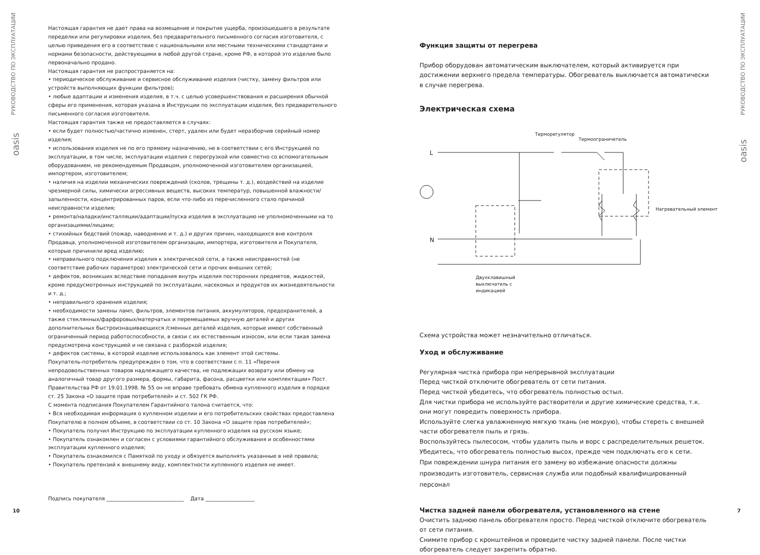РУКОВОДСТВО ПО ЭКСПЛУАТАЦИИ
oasis
РУКОВОДСТВО ПО ЭКСПЛУАТАЦИИ
oasis
Настоящая гарантия не дает права на возмещение и покрытие ущерба, произошедшего в результате переделки или регулировки изделия, без предварительного письменного согласия изготовителя, с целью приведения его в соответствие с национальными или местными техническими стандартами и нормами безопасности, действующими в любой другой стране, кроме РФ, в которой это изделие было первоначально продано.
Настоящая гарантия не распространяется на:
• периодическое обслуживание и сервисное обслуживание изделия (чистку, замену фильтров или устройств выполняющих функции фильтров);
• любые адаптации и изменения изделия, в т.ч. с целью усовершенствования и расширения обычной сферы его применения, которая указана в Инструкции по эксплуатации изделия, без предварительного письменного согласия изготовителя.
Настоящая гарантия также не предоставляется в случаях:
• если будет полностью/частично изменен, стерт, удален или будет неразборчив серийный номер изделия;
• использования изделия не по его прямому назначению, не в соответствии с его Инструкцией по эксплуатации, в том числе, эксплуатации изделия с перегрузкой или совместно со вспомогательным оборудованием, не рекомендуемым Продавцом, уполномоченной изготовителем организацией, импортером, изготовителем;
• наличия на изделии механических повреждений (сколов, трещины т. д.), воздействий на изделие чрезмерной силы, химически агрессивных веществ, высоких температур, повышенной влажности/запыленности, концентрированных паров, если что-либо из перечисленного стало причиной неисправности изделия;
• ремонта/наладки/инсталляции/адаптации/пуска изделия в эксплуатацию не уполномоченными на то организациями/лицами;
• стихийных бедствий (пожар, наводнение и т. д.) и других причин, находящихся вне контроля Продавца, уполномоченной изготовителем организации, импортера, изготовителя и Покупателя, которые причинили вред изделию;
• неправильного подключения изделия к электрической сети, а также неисправностей (не соответствие рабочих параметров) электрической сети и прочих внешних сетей;
• дефектов, возникших вследствие попадания внутрь изделия посторонних предметов, жидкостей, кроме предусмотренных инструкцией по эксплуатации, насекомых и продуктов их жизнедеятельности и т. д.;
• неправильного хранения изделия;
• необходимости замены ламп, фильтров, элементов питания, аккумуляторов, предохранителей, а также стеклянных/фарфоровых/матерчатых и перемещаемых вручную деталей и других дополнительных быстроизнашивающихся /сменных деталей изделия, которые имеют собственный ограниченный период работоспособности, в связи с их естественным износом, или если такая замена предусмотрена конструкцией и не связана с разборкой изделия;
• дефектов системы, в которой изделие использовалось как элемент этой системы.
Покупатель-потребитель предупрежден о том, что в соответствии с п. 11 «Перечня непродовольственных товаров надлежащего качества, не подлежащих возврату или обмену на аналогичный товар другого размера, формы, габарита, фасона, расцветки или комплектации» Пост. Правительства РФ от 19.01.1998. № 55 он не вправе требовать обмена купленного изделия в порядке ст. 25 Закона «О защите прав потребителей» и ст. 502 ГК РФ.
С момента подписания Покупателем Гарантийного талона считается, что:
• Вся необходимая информация о купленном изделии и его потребительских свойствах предоставлена Покупателю в полном объеме, в соответствии со ст. 10 Закона «О защите прав потребителей»;
• Покупатель получил Инструкцию по эксплуатации купленного изделия на русском языке;
• Покупатель ознакомлен и согласен с условиями гарантийного обслуживания и особенностями эксплуатации купленного изделия;
• Покупатель ознакомился с Памяткой по уходу и обязуется выполнять указанные в ней правила;
• Покупатель претензий к внешнему виду, комплектности купленного изделия не имеет.
Подпись покупателя ______________________________ Дата ___________________
10
Функция защиты от перегрева
Прибор оборудован автоматическим выключателем, который активируется при достижении верхнего предела температуры. Обогреватель выключается автоматически в случае перегрева.
Электрическая схема
Терморегулятор
Термоограничетель
Нагревательный элемент
L
N
Двухклавишный
выключатель с
индикацией
Схема устройства может незначительно отличаться.
Уход и обслуживание
Регулярная чистка прибора при непрерывной эксплуатации
Перед чисткой отключите обогреватель от сети питания.
Перед чисткой убедитесь, что обогреватель полностью остыл.
Для чистки прибора не используйте растворители и другие химические средства, т.к. они могут повредить поверхность прибора.
Используйте слегка увлажненную мягкую ткань (не мокрую), чтобы стереть с внешней части обогревателя пыль и грязь.
Воспользуйтесь пылесосом, чтобы удалить пыль и ворс с распределительных решеток.
Убедитесь, что обогреватель полностью высох, прежде чем подключать его к сети.
При повреждении шнура питания его замену во избежание опасности должны производить изготовитель, сервисная служба или подобный квалифицированный персонал
Чистка задней панели обогревателя, установленного на стене
Очистить заднюю панель обогревателя просто. Перед чисткой отключите обогреватель от сети питания.
Снимите прибор с кронштейнов и проведите чистку задней панели. После чистки обогреватель следует закрепить обратно.
7